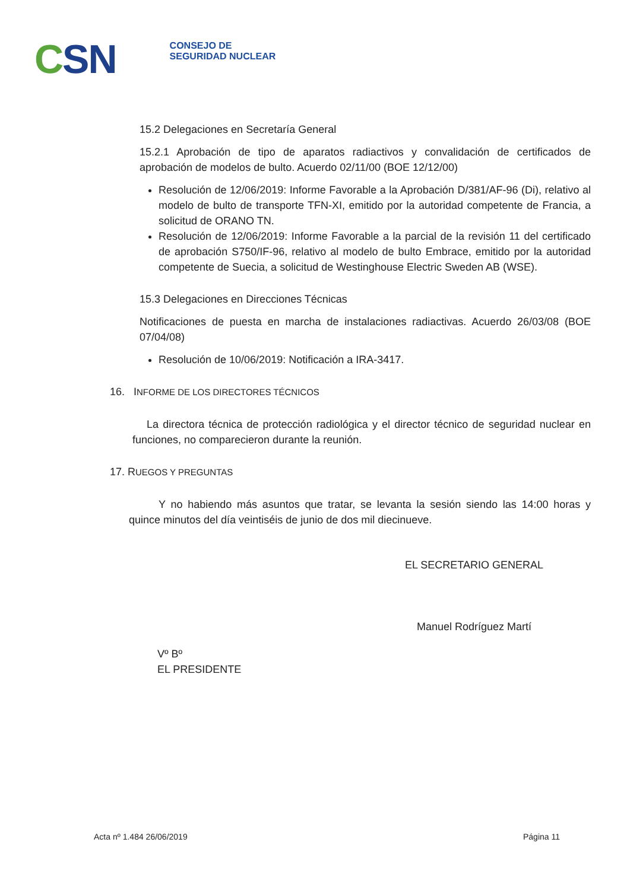CSN
CONSEJO DE
SEGURIDAD NUCLEAR
15.2 Delegaciones en Secretaría General
15.2.1 Aprobación de tipo de aparatos radiactivos y convalidación de certificados de aprobación de modelos de bulto. Acuerdo 02/11/00 (BOE 12/12/00)
Resolución de 12/06/2019: Informe Favorable a la Aprobación D/381/AF-96 (Di), relativo al modelo de bulto de transporte TFN-XI, emitido por la autoridad competente de Francia, a solicitud de ORANO TN.
Resolución de 12/06/2019: Informe Favorable a la parcial de la revisión 11 del certificado de aprobación S750/IF-96, relativo al modelo de bulto Embrace, emitido por la autoridad competente de Suecia, a solicitud de Westinghouse Electric Sweden AB (WSE).
15.3 Delegaciones en Direcciones Técnicas
Notificaciones de puesta en marcha de instalaciones radiactivas. Acuerdo 26/03/08 (BOE 07/04/08)
Resolución de 10/06/2019: Notificación a IRA-3417.
16. INFORME DE LOS DIRECTORES TÉCNICOS
La directora técnica de protección radiológica y el director técnico de seguridad nuclear en funciones, no comparecieron durante la reunión.
17. RUEGOS Y PREGUNTAS
Y no habiendo más asuntos que tratar, se levanta la sesión siendo las 14:00 horas y quince minutos del día veintiséis de junio de dos mil diecinueve.
Vº Bº
EL PRESIDENTE
EL SECRETARIO GENERAL
Manuel Rodríguez Martí
Acta nº 1.484 26/06/2019 Página 11